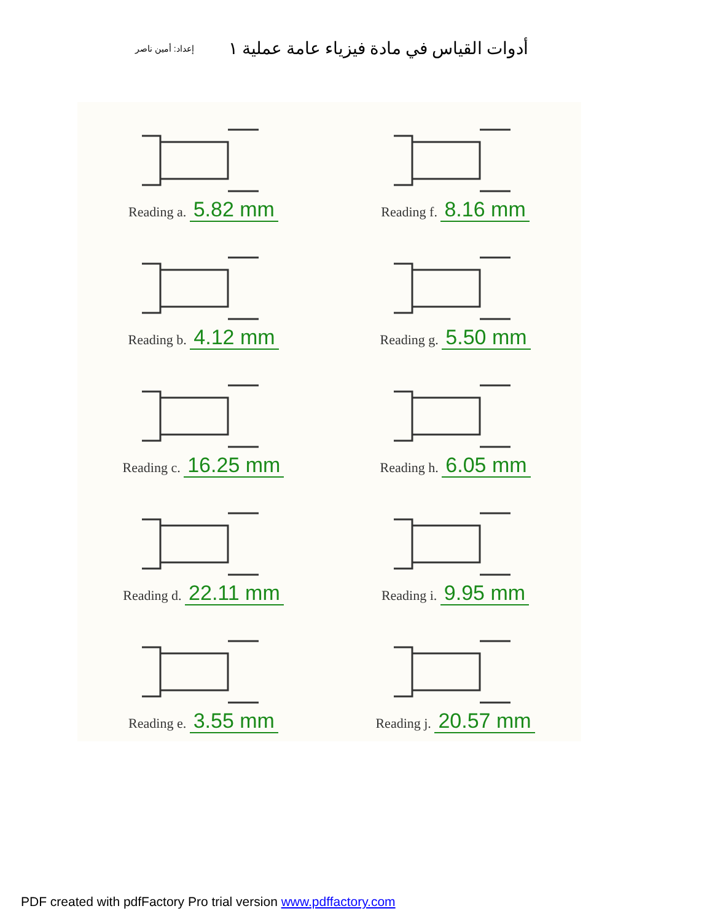أدوات القياس في مادة فيزياء عامة عملية ١
إعداد: أمين ناصر
Reading a. 5.82 mm
Reading f. 8.16 mm
Reading b. 4.12 mm
Reading g. 5.50 mm
Reading c. 16.25 mm
Reading h. 6.05 mm
Reading d. 22.11 mm
Reading i. 9.95 mm
Reading e. 3.55 mm
Reading j. 20.57 mm
PDF created with pdfFactory Pro trial version www.pdffactory.com